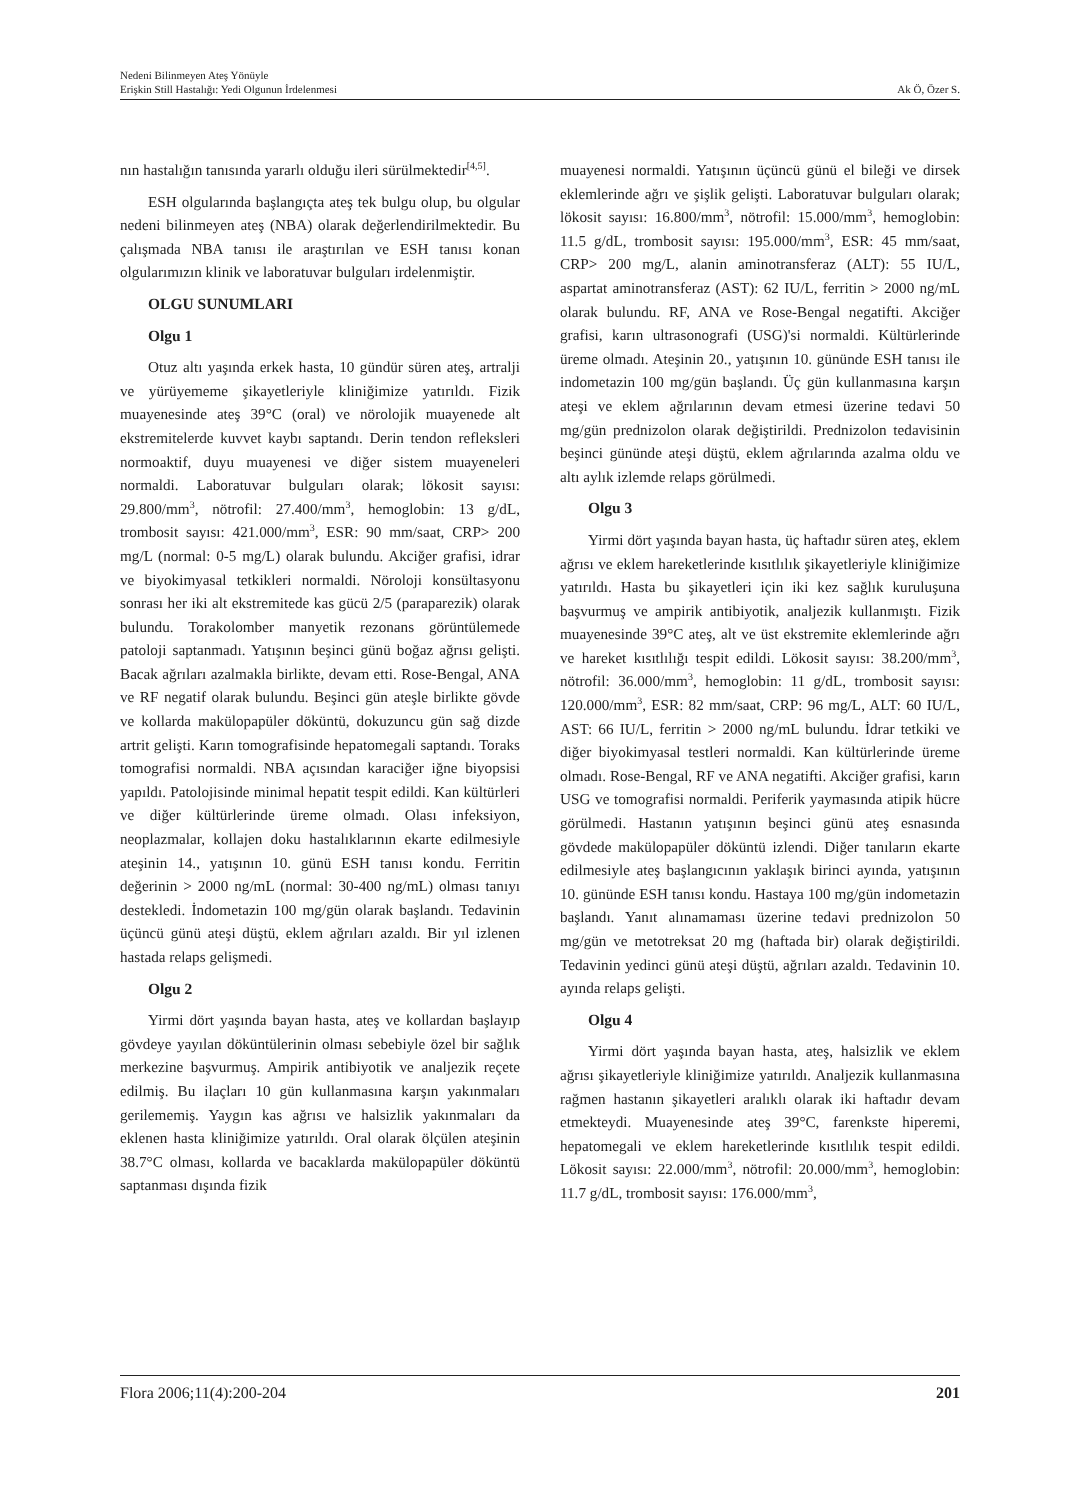Nedeni Bilinmeyen Ateş Yönüyle
Erişkin Still Hastalığı: Yedi Olgunun İrdelenmesi
Ak Ö, Özer S.
nın hastalığın tanısında yararlı olduğu ileri sürülmektedir<sup>[4,5]</sup>.
ESH olgularında başlangıçta ateş tek bulgu olup, bu olgular nedeni bilinmeyen ateş (NBA) olarak değerlendirilmektedir. Bu çalışmada NBA tanısı ile araştırılan ve ESH tanısı konan olgularımızın klinik ve laboratuvar bulguları irdelenmiştir.
OLGU SUNUMLARI
Olgu 1
Otuz altı yaşında erkek hasta, 10 gündür süren ateş, artralji ve yürüyememe şikayetleriyle kliniğimize yatırıldı. Fizik muayenesinde ateş 39°C (oral) ve nörolojik muayenede alt ekstremitelerde kuvvet kaybı saptandı. Derin tendon refleksleri normoaktif, duyu muayenesi ve diğer sistem muayeneleri normaldi. Laboratuvar bulguları olarak; lökosit sayısı: 29.800/mm<sup>3</sup>, nötrofil: 27.400/mm<sup>3</sup>, hemoglobin: 13 g/dL, trombosit sayısı: 421.000/mm<sup>3</sup>, ESR: 90 mm/saat, CRP> 200 mg/L (normal: 0-5 mg/L) olarak bulundu. Akciğer grafisi, idrar ve biyokimyasal tetkikleri normaldi. Nöroloji konsültasyonu sonrası her iki alt ekstremitede kas gücü 2/5 (paraparezik) olarak bulundu. Torakolomber manyetik rezonans görüntülemede patoloji saptanmadı. Yatışının beşinci günü boğaz ağrısı gelişti. Bacak ağrıları azalmakla birlikte, devam etti. Rose-Bengal, ANA ve RF negatif olarak bulundu. Beşinci gün ateşle birlikte gövde ve kollarda makülopapüler döküntü, dokuzuncu gün sağ dizde artrit gelişti. Karın tomografisinde hepatomegali saptandı. Toraks tomografisi normaldi. NBA açısından karaciğer iğne biyopsisi yapıldı. Patolojisinde minimal hepatit tespit edildi. Kan kültürleri ve diğer kültürlerinde üreme olmadı. Olası infeksiyon, neoplazmalar, kollajen doku hastalıklarının ekarte edilmesiyle ateşinin 14., yatışının 10. günü ESH tanısı kondu. Ferritin değerinin > 2000 ng/mL (normal: 30-400 ng/mL) olması tanıyı destekledi. İndometazin 100 mg/gün olarak başlandı. Tedavinin üçüncü günü ateşi düştü, eklem ağrıları azaldı. Bir yıl izlenen hastada relaps gelişmedi.
Olgu 2
Yirmi dört yaşında bayan hasta, ateş ve kollardan başlayıp gövdeye yayılan döküntülerinin olması sebebiyle özel bir sağlık merkezine başvurmuş. Ampirik antibiyotik ve analjezik reçete edilmiş. Bu ilaçları 10 gün kullanmasına karşın yakınmaları gerilememiş. Yaygın kas ağrısı ve halsizlik yakınmaları da eklenen hasta kliniğimize yatırıldı. Oral olarak ölçülen ateşinin 38.7°C olması, kollarda ve bacaklarda makülopapüler döküntü saptanması dışında fizik
muayenesi normaldi. Yatışının üçüncü günü el bileği ve dirsek eklemlerinde ağrı ve şişlik gelişti. Laboratuvar bulguları olarak; lökosit sayısı: 16.800/mm<sup>3</sup>, nötrofil: 15.000/mm<sup>3</sup>, hemoglobin: 11.5 g/dL, trombosit sayısı: 195.000/mm<sup>3</sup>, ESR: 45 mm/saat, CRP> 200 mg/L, alanin aminotransferaz (ALT): 55 IU/L, aspartat aminotransferaz (AST): 62 IU/L, ferritin > 2000 ng/mL olarak bulundu. RF, ANA ve Rose-Bengal negatifti. Akciğer grafisi, karın ultrasonografi (USG)'si normaldi. Kültürlerinde üreme olmadı. Ateşinin 20., yatışının 10. gününde ESH tanısı ile indometazin 100 mg/gün başlandı. Üç gün kullanmasına karşın ateşi ve eklem ağrılarının devam etmesi üzerine tedavi 50 mg/gün prednizolon olarak değiştirildi. Prednizolon tedavisinin beşinci gününde ateşi düştü, eklem ağrılarında azalma oldu ve altı aylık izlemde relaps görülmedi.
Olgu 3
Yirmi dört yaşında bayan hasta, üç haftadır süren ateş, eklem ağrısı ve eklem hareketlerinde kısıtlılık şikayetleriyle kliniğimize yatırıldı. Hasta bu şikayetleri için iki kez sağlık kuruluşuna başvurmuş ve ampirik antibiyotik, analjezik kullanmıştı. Fizik muayenesinde 39°C ateş, alt ve üst ekstremite eklemlerinde ağrı ve hareket kısıtlılığı tespit edildi. Lökosit sayısı: 38.200/mm<sup>3</sup>, nötrofil: 36.000/mm<sup>3</sup>, hemoglobin: 11 g/dL, trombosit sayısı: 120.000/mm<sup>3</sup>, ESR: 82 mm/saat, CRP: 96 mg/L, ALT: 60 IU/L, AST: 66 IU/L, ferritin > 2000 ng/mL bulundu. İdrar tetkiki ve diğer biyokimyasal testleri normaldi. Kan kültürlerinde üreme olmadı. Rose-Bengal, RF ve ANA negatifti. Akciğer grafisi, karın USG ve tomografisi normaldi. Periferik yaymasında atipik hücre görülmedi. Hastanın yatışının beşinci günü ateş esnasında gövdede makülopapüler döküntü izlendi. Diğer tanıların ekarte edilmesiyle ateş başlangıcının yaklaşık birinci ayında, yatışının 10. gününde ESH tanısı kondu. Hastaya 100 mg/gün indometazin başlandı. Yanıt alınamaması üzerine tedavi prednizolon 50 mg/gün ve metotreksat 20 mg (haftada bir) olarak değiştirildi. Tedavinin yedinci günü ateşi düştü, ağrıları azaldı. Tedavinin 10. ayında relaps gelişti.
Olgu 4
Yirmi dört yaşında bayan hasta, ateş, halsizlik ve eklem ağrısı şikayetleriyle kliniğimize yatırıldı. Analjezik kullanmasına rağmen hastanın şikayetleri aralıklı olarak iki haftadır devam etmekteydi. Muayenesinde ateş 39°C, farenkste hiperemi, hepatomegali ve eklem hareketlerinde kısıtlılık tespit edildi. Lökosit sayısı: 22.000/mm<sup>3</sup>, nötrofil: 20.000/mm<sup>3</sup>, hemoglobin: 11.7 g/dL, trombosit sayısı: 176.000/mm<sup>3</sup>,
Flora 2006;11(4):200-204 201